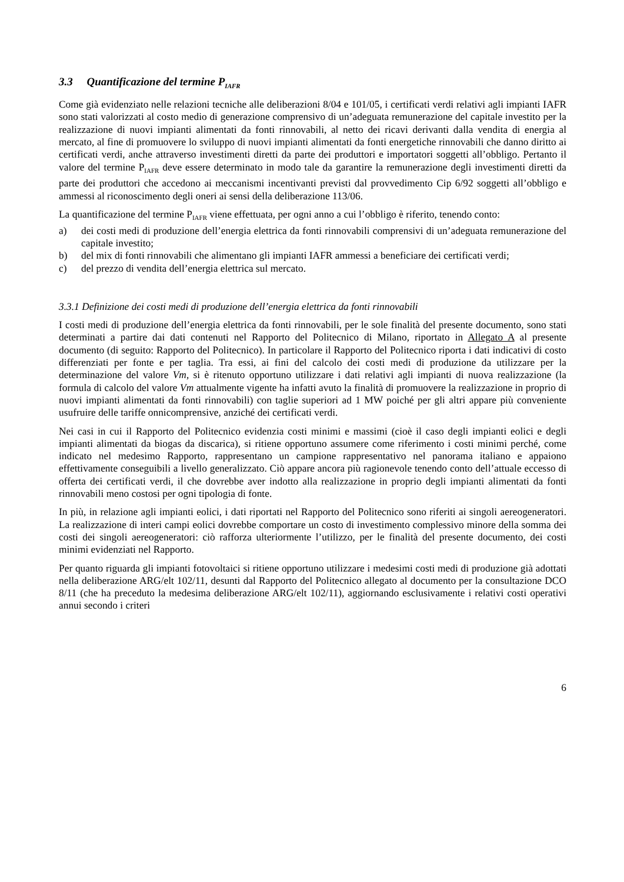3.3 Quantificazione del termine P<sub>IAFR</sub>
Come già evidenziato nelle relazioni tecniche alle deliberazioni 8/04 e 101/05, i certificati verdi relativi agli impianti IAFR sono stati valorizzati al costo medio di generazione comprensivo di un’adeguata remunerazione del capitale investito per la realizzazione di nuovi impianti alimentati da fonti rinnovabili, al netto dei ricavi derivanti dalla vendita di energia al mercato, al fine di promuovere lo sviluppo di nuovi impianti alimentati da fonti energetiche rinnovabili che danno diritto ai certificati verdi, anche attraverso investimenti diretti da parte dei produttori e importatori soggetti all’obbligo. Pertanto il valore del termine P<sub>IAFR</sub> deve essere determinato in modo tale da garantire la remunerazione degli investimenti diretti da parte dei produttori che accedono ai meccanismi incentivanti previsti dal provvedimento Cip 6/92 soggetti all’obbligo e ammessi al riconoscimento degli oneri ai sensi della deliberazione 113/06.
La quantificazione del termine P<sub>IAFR</sub> viene effettuata, per ogni anno a cui l’obbligo è riferito, tenendo conto:
a) dei costi medi di produzione dell’energia elettrica da fonti rinnovabili comprensivi di un’adeguata remunerazione del capitale investito;
b) del mix di fonti rinnovabili che alimentano gli impianti IAFR ammessi a beneficiare dei certificati verdi;
c) del prezzo di vendita dell’energia elettrica sul mercato.
3.3.1 Definizione dei costi medi di produzione dell’energia elettrica da fonti rinnovabili
I costi medi di produzione dell’energia elettrica da fonti rinnovabili, per le sole finalità del presente documento, sono stati determinati a partire dai dati contenuti nel Rapporto del Politecnico di Milano, riportato in Allegato A al presente documento (di seguito: Rapporto del Politecnico). In particolare il Rapporto del Politecnico riporta i dati indicativi di costo differenziati per fonte e per taglia. Tra essi, ai fini del calcolo dei costi medi di produzione da utilizzare per la determinazione del valore Vm, si è ritenuto opportuno utilizzare i dati relativi agli impianti di nuova realizzazione (la formula di calcolo del valore Vm attualmente vigente ha infatti avuto la finalità di promuovere la realizzazione in proprio di nuovi impianti alimentati da fonti rinnovabili) con taglie superiori ad 1 MW poiché per gli altri appare più conveniente usufruire delle tariffe onnicomprensive, anziché dei certificati verdi.
Nei casi in cui il Rapporto del Politecnico evidenzia costi minimi e massimi (cioè il caso degli impianti eolici e degli impianti alimentati da biogas da discarica), si ritiene opportuno assumere come riferimento i costi minimi perché, come indicato nel medesimo Rapporto, rappresentano un campione rappresentativo nel panorama italiano e appaiono effettivamente conseguibili a livello generalizzato. Ciò appare ancora più ragionevole tenendo conto dell’attuale eccesso di offerta dei certificati verdi, il che dovrebbe aver indotto alla realizzazione in proprio degli impianti alimentati da fonti rinnovabili meno costosi per ogni tipologia di fonte.
In più, in relazione agli impianti eolici, i dati riportati nel Rapporto del Politecnico sono riferiti ai singoli aereogeneratori. La realizzazione di interi campi eolici dovrebbe comportare un costo di investimento complessivo minore della somma dei costi dei singoli aereogeneratori: ciò rafforza ulteriormente l’utilizzo, per le finalità del presente documento, dei costi minimi evidenziati nel Rapporto.
Per quanto riguarda gli impianti fotovoltaici si ritiene opportuno utilizzare i medesimi costi medi di produzione già adottati nella deliberazione ARG/elt 102/11, desunti dal Rapporto del Politecnico allegato al documento per la consultazione DCO 8/11 (che ha preceduto la medesima deliberazione ARG/elt 102/11), aggiornando esclusivamente i relativi costi operativi annui secondo i criteri
6